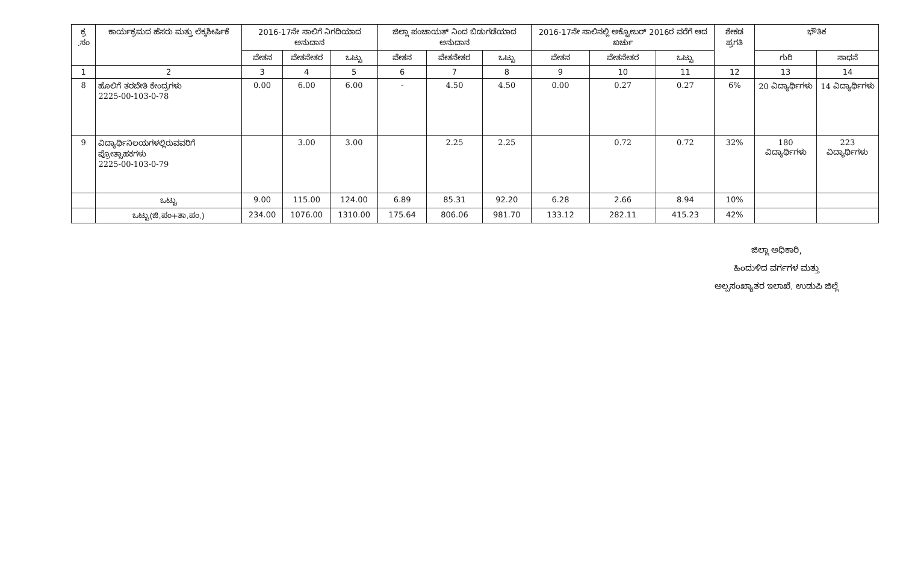| ಕ್ರ .ಸಂ | ಕಾರ್ಯಕ್ರಮದ ಹೆಸರು ಮತ್ತು ಲೆಕ್ಕಶೀರ್ಷಿಕೆ | 2016-17ನೇ ಸಾಲಿಗೆ ನಿಗದಿಯಾದ ಅನುದಾನ | | | ಜಿಲ್ಲಾ ಪಂಚಾಯತ್ ನಿಂದ ಬಿಡುಗಡೆಯಾದ ಅನುದಾನ | | | 2016-17ನೇ ಸಾಲಿನಲ್ಲಿ ಅಕ್ಟೋಬರ್ 2016ರ ವರೆಗೆ ಆದ ಖರ್ಚು | | | ಶೇಕಡ ಪ್ರಗತಿ | ಭೌತಿಕ | |
| --- | --- | --- | --- | --- | --- | --- | --- | --- | --- | --- | --- | --- | --- |
| | | ವೇತನ | ವೇತನೇತರ | ಒಟ್ಟು | ವೇತನ | ವೇತನೇತರ | ಒಟ್ಟು | ವೇತನ | ವೇತನೇತರ | ಒಟ್ಟು | | ಗುರಿ | ಸಾಧನೆ |
| 1 | 2 | 3 | 4 | 5 | 6 | 7 | 8 | 9 | 10 | 11 | 12 | 13 | 14 |
| 8 | ಹೊಲಿಗೆ ತರಬೇತಿ ಕೇಂದ್ರಗಳು 2225-00-103-0-78 | 0.00 | 6.00 | 6.00 | - | 4.50 | 4.50 | 0.00 | 0.27 | 0.27 | 6% | 20 ವಿದ್ಯಾರ್ಥಿಗಳು | 14 ವಿದ್ಯಾರ್ಥಿಗಳು |
| 9 | ವಿದ್ಯಾರ್ಥಿನಿಲಯಗಳಲ್ಲಿರುವವರಿಗೆ ಪ್ರೋತ್ಸಾಹಕಗಳು 2225-00-103-0-79 | | 3.00 | 3.00 | | 2.25 | 2.25 | | 0.72 | 0.72 | 32% | 180 ವಿದ್ಯಾರ್ಥಿಗಳು | 223 ವಿದ್ಯಾರ್ಥಿಗಳು |
| | ಒಟ್ಟು | 9.00 | 115.00 | 124.00 | 6.89 | 85.31 | 92.20 | 6.28 | 2.66 | 8.94 | 10% | | |
| | ಒಟ್ಟು(ಜಿ.ಪಂ+ತಾ.ಪಂ.) | 234.00 | 1076.00 | 1310.00 | 175.64 | 806.06 | 981.70 | 133.12 | 282.11 | 415.23 | 42% | | |
ಜಿಲ್ಲಾ ಅಧಿಕಾರಿ,
ಹಿಂದುಳಿದ ವರ್ಗಗಳ ಮತ್ತು
ಅಲ್ಪಸಂಖ್ಯಾತರ ಇಲಾಖೆ. ಉಡುಪಿ ಜಿಲ್ಲೆ